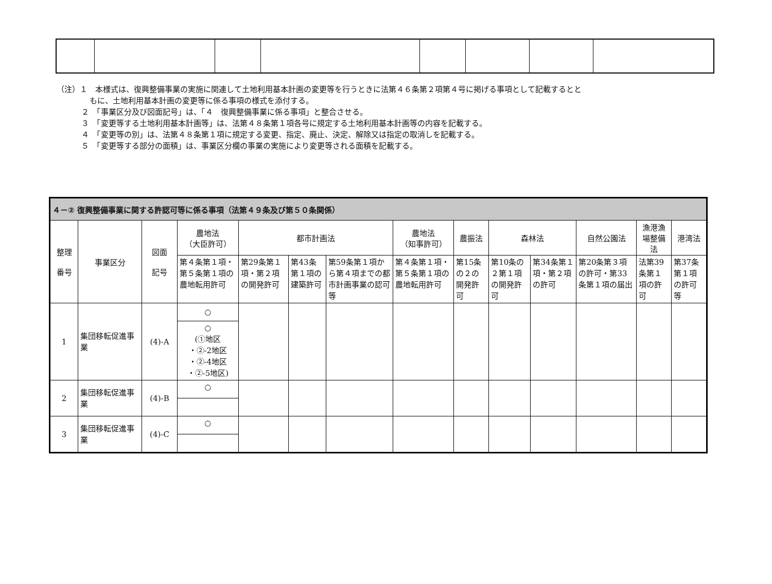（注）１　本様式は、復興整備事業の実施に関連して土地利用基本計画の変更等を行うときに法第４６条第２項第４号に掲げる事項として記載するとと
もに、土地利用基本計画の変更等に係る事項の様式を添付する。
２　「事業区分及び図面記号」は、「４　復興整備事業に係る事項」と整合させる。
３　「変更等する土地利用基本計画等」は、法第４８条第１項各号に規定する土地利用基本計画等の内容を記載する。
４　「変更等の別」は、法第４８条第１項に規定する変更、指定、廃止、決定、解除又は指定の取消しを記載する。
５　「変更等する部分の面積」は、事業区分欄の事業の実施により変更等される面積を記載する。
| ４－② 復興整備事業に関する許認可等に係る事項（法第４９条及び第５０条関係） | | | | | | | | | | | | | |
| --- | --- | --- | --- | --- | --- | --- | --- | --- | --- | --- | --- | --- | --- |
| 整理 番号 | 事業区分 | 図面 記号 | 農地法 （大臣許可） | 都市計画法 | | | 農地法 （知事許可） | 農振法 | 森林法 | | 自然公園法 | 漁港漁場整備法 | 港湾法 |
| | | | 第４条第１項・第５条第１項の農地転用許可 | 第29条第１項・第２項の開発許可 | 第43条第１項の建築許可 | 第59条第１項から第４項までの都市計画事業の認可等 | 第４条第１項・第５条第１項の農地転用許可 | 第15条の２の開発許可 | 第10条の２第１項の開発許可 | 第34条第１項・第２項の許可 | 第20条第３項の許可・第33条第１項の届出 | 法第39条第１項の許可 | 第37条第１項の許可等 |
| 1 | 集団移転促進事業 | (4)-A | ○ | | | | | | | | | | |
| | | | ○ (①地区 ・②-2地区 ・②-4地区 ・②-5地区) | | | | | | | | | | |
| 2 | 集団移転促進事業 | (4)-B | ○ | | | | | | | | | | |
| 3 | 集団移転促進事業 | (4)-C | ○ | | | | | | | | | | |